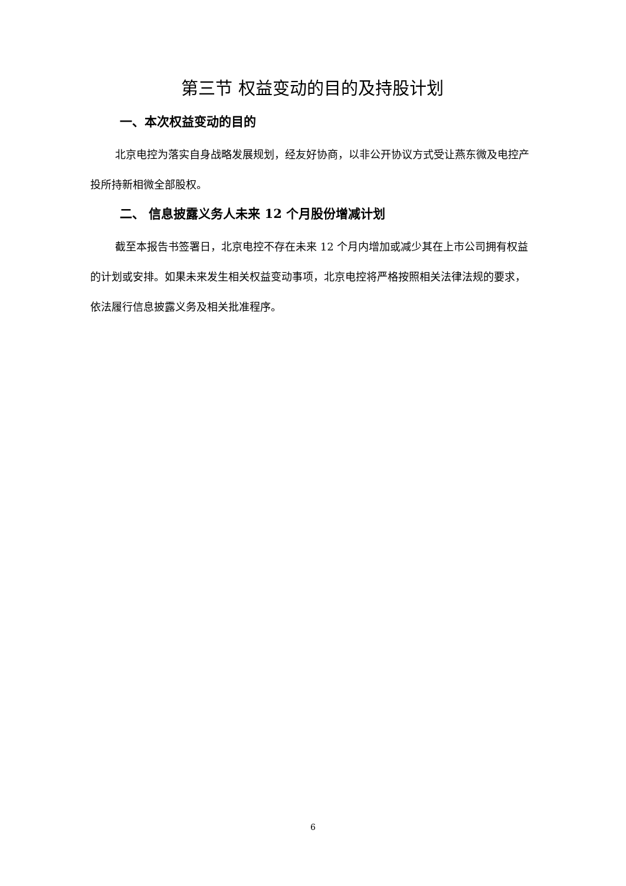第三节 权益变动的目的及持股计划
一、本次权益变动的目的
北京电控为落实自身战略发展规划，经友好协商，以非公开协议方式受让燕东微及电控产投所持新相微全部股权。
二、 信息披露义务人未来 12 个月股份增减计划
截至本报告书签署日，北京电控不存在未来 12 个月内增加或减少其在上市公司拥有权益的计划或安排。如果未来发生相关权益变动事项，北京电控将严格按照相关法律法规的要求，依法履行信息披露义务及相关批准程序。
6